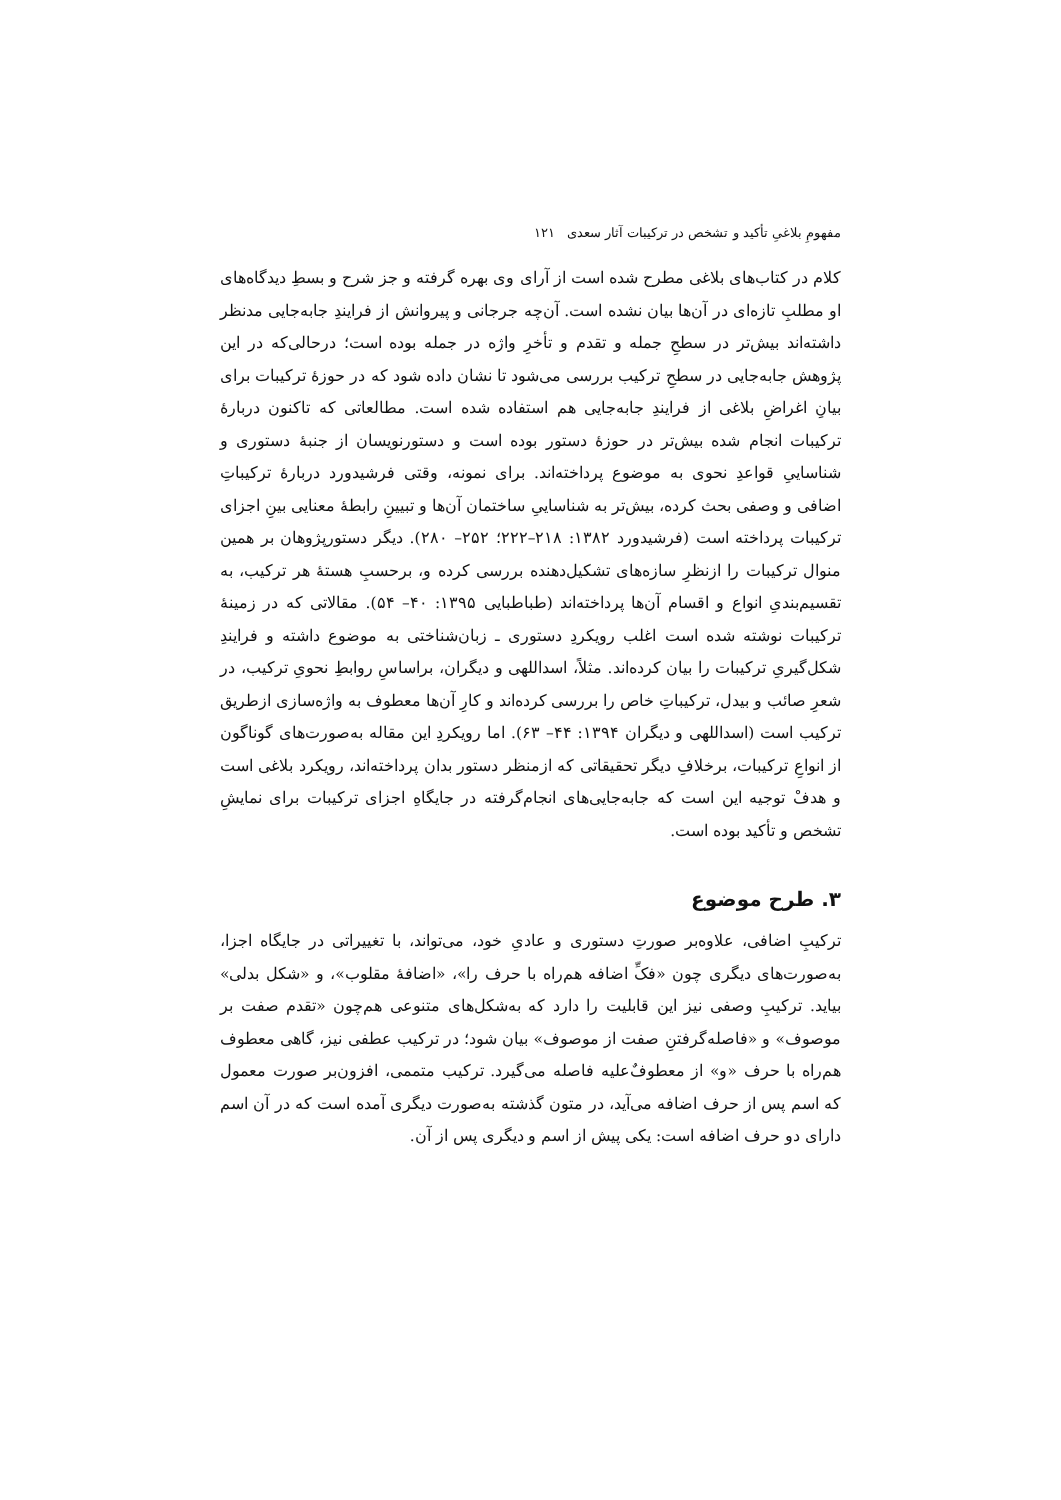مفهومِ بلاغیِ تأکید و تشخص در ترکیبات آثار سعدی ۱۲۱
کلام در کتاب‌های بلاغی مطرح شده است از آرای وی بهره گرفته و جز شرح و بسطِ دیدگاه‌های او مطلبِ تازه‌ای در آن‌ها بیان نشده است. آن‌چه جرجانی و پیروانش از فرایندِ جابه‌جایی مدنظر داشته‌اند بیش‌تر در سطحِ جمله و تقدم و تأخرِ واژه در جمله بوده است؛ درحالی‌که در این پژوهش جابه‌جایی در سطحِ ترکیب بررسی می‌شود تا نشان داده شود که در حوزهٔ ترکیبات برای بیانِ اغراضِ بلاغی از فرایندِ جابه‌جایی هم استفاده شده است. مطالعاتی که تاکنون دربارهٔ ترکیبات انجام شده بیش‌تر در حوزهٔ دستور بوده است و دستورنویسان از جنبهٔ دستوری و شناساییِ قواعدِ نحوی به موضوع پرداخته‌اند. برای نمونه، وقتی فرشیدورد دربارهٔ ترکیباتِ اضافی و وصفی بحث کرده، بیش‌تر به شناساییِ ساختمان آن‌ها و تبیینِ رابطهٔ معنایی بینِ اجزای ترکیبات پرداخته است (فرشیدورد ۱۳۸۲: ۲۱۸–۲۲۲؛ ۲۵۲– ۲۸۰). دیگر دستورپژوهان بر همین منوال ترکیبات را ازنظرِ سازه‌های تشکیل‌دهنده بررسی کرده و، برحسبِ هستهٔ هر ترکیب، به تقسیم‌بندیِ انواع و اقسام آن‌ها پرداخته‌اند (طباطبایی ۱۳۹۵: ۴۰– ۵۴). مقالاتی که در زمینهٔ ترکیبات نوشته شده است اغلب رویکردِ دستوری ـ زبان‌شناختی به موضوع داشته و فرایندِ شکل‌گیریِ ترکیبات را بیان کرده‌اند. مثلاً، اسداللهی و دیگران، براساسِ روابطِ نحویِ ترکیب، در شعرِ صائب و بیدل، ترکیباتِ خاص را بررسی کرده‌اند و کارِ آن‌ها معطوف به واژه‌سازی ازطریق ترکیب است (اسداللهی و دیگران ۱۳۹۴: ۴۴– ۶۳). اما رویکردِ این مقاله به‌صورت‌های گوناگون از انواعِ ترکیبات، برخلافِ دیگر تحقیقاتی که ازمنظر دستور بدان پرداخته‌اند، رویکرد بلاغی است و هدفْ توجیه این است که جابه‌جایی‌های انجام‌گرفته در جایگاهِ اجزای ترکیبات برای نمایشِ تشخص و تأکید بوده است.
۳. طرح موضوع
ترکیبِ اضافی، علاوه‌بر صورتِ دستوری و عادیِ خود، می‌تواند، با تغییراتی در جایگاه اجزا، به‌صورت‌های دیگری چون «فکِّ اضافه هم‌راه با حرف را»، «اضافهٔ مقلوب»، و «شکل بدلی» بیاید. ترکیبِ وصفی نیز این قابلیت را دارد که به‌شکل‌های متنوعی هم‌چون «تقدم صفت بر موصوف» و «فاصله‌گرفتنِ صفت از موصوف» بیان شود؛ در ترکیب عطفی نیز، گاهی معطوف هم‌راه با حرف «و» از معطوفٌ‌علیه فاصله می‌گیرد. ترکیب متممی، افزون‌بر صورت معمول که اسم پس از حرف اضافه می‌آید، در متون گذشته به‌صورت دیگری آمده است که در آن اسم دارای دو حرف اضافه است: یکی پیش از اسم و دیگری پس از آن.